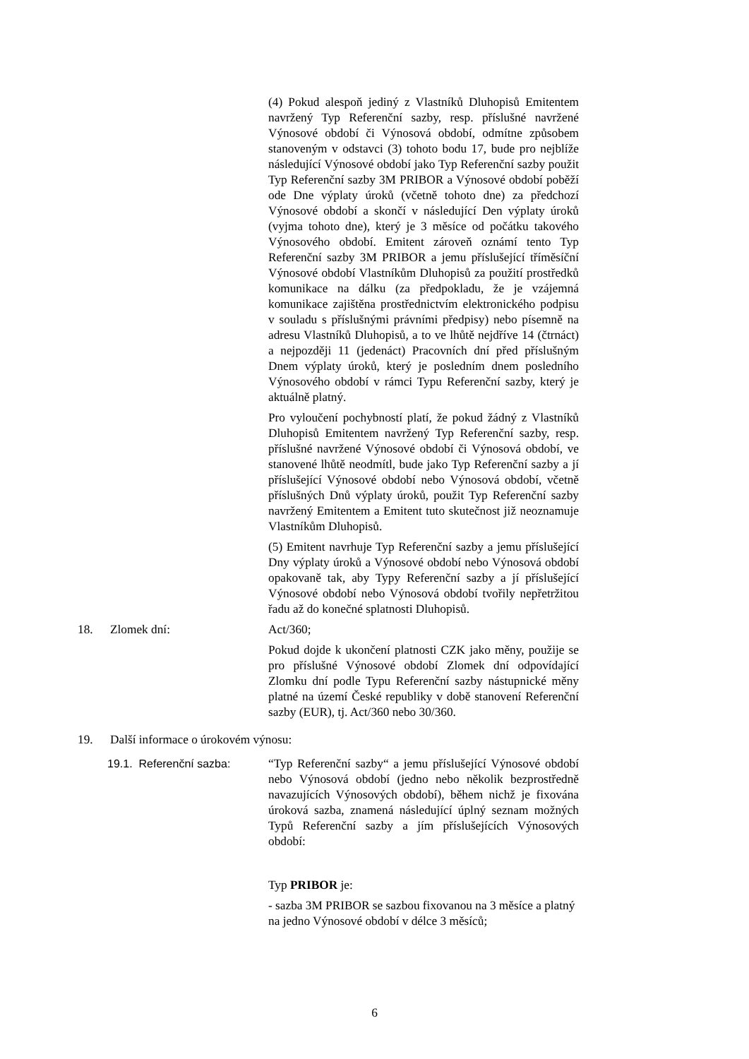(4) Pokud alespoň jediný z Vlastníků Dluhopisů Emitentem navržený Typ Referenční sazby, resp. příslušné navržené Výnosové období či Výnosová období, odmítne způsobem stanoveným v odstavci (3) tohoto bodu 17, bude pro nejblíže následující Výnosové období jako Typ Referenční sazby použit Typ Referenční sazby 3M PRIBOR a Výnosové období poběží ode Dne výplaty úroků (včetně tohoto dne) za předchozí Výnosové období a skončí v následující Den výplaty úroků (vyjma tohoto dne), který je 3 měsíce od počátku takového Výnosového období. Emitent zároveň oznámí tento Typ Referenční sazby 3M PRIBOR a jemu příslušející tříměsíční Výnosové období Vlastníkům Dluhopisů za použití prostředků komunikace na dálku (za předpokladu, že je vzájemná komunikace zajištěna prostřednictvím elektronického podpisu v souladu s příslušnými právními předpisy) nebo písemně na adresu Vlastníků Dluhopisů, a to ve lhůtě nejdříve 14 (čtrnáct) a nejpozději 11 (jedenáct) Pracovních dní před příslušným Dnem výplaty úroků, který je posledním dnem posledního Výnosového období v rámci Typu Referenční sazby, který je aktuálně platný.
Pro vyloučení pochybností platí, že pokud žádný z Vlastníků Dluhopisů Emitentem navržený Typ Referenční sazby, resp. příslušné navržené Výnosové období či Výnosová období, ve stanovené lhůtě neodmítl, bude jako Typ Referenční sazby a jí příslušející Výnosové období nebo Výnosová období, včetně příslušných Dnů výplaty úroků, použit Typ Referenční sazby navržený Emitentem a Emitent tuto skutečnost již neoznamuje Vlastníkům Dluhopisů.
(5) Emitent navrhuje Typ Referenční sazby a jemu příslušející Dny výplaty úroků a Výnosové období nebo Výnosová období opakovaně tak, aby Typy Referenční sazby a jí příslušející Výnosové období nebo Výnosová období tvořily nepřetržitou řadu až do konečné splatnosti Dluhopisů.
18. Zlomek dní: Act/360;
Pokud dojde k ukončení platnosti CZK jako měny, použije se pro příslušné Výnosové období Zlomek dní odpovídající Zlomku dní podle Typu Referenční sazby nástupnické měny platné na území České republiky v době stanovení Referenční sazby (EUR), tj. Act/360 nebo 30/360.
19. Další informace o úrokovém výnosu:
19.1. Referenční sazba: “Typ Referenční sazby“ a jemu příslušející Výnosové období nebo Výnosová období (jedno nebo několik bezprostředně navazujících Výnosových období), během nichž je fixována úroková sazba, znamená následující úplný seznam možných Typů Referenční sazby a jím příslušejících Výnosových období:
Typ PRIBOR je:
- sazba 3M PRIBOR se sazbou fixovanou na 3 měsíce a platný na jedno Výnosové období v délce 3 měsíců;
6